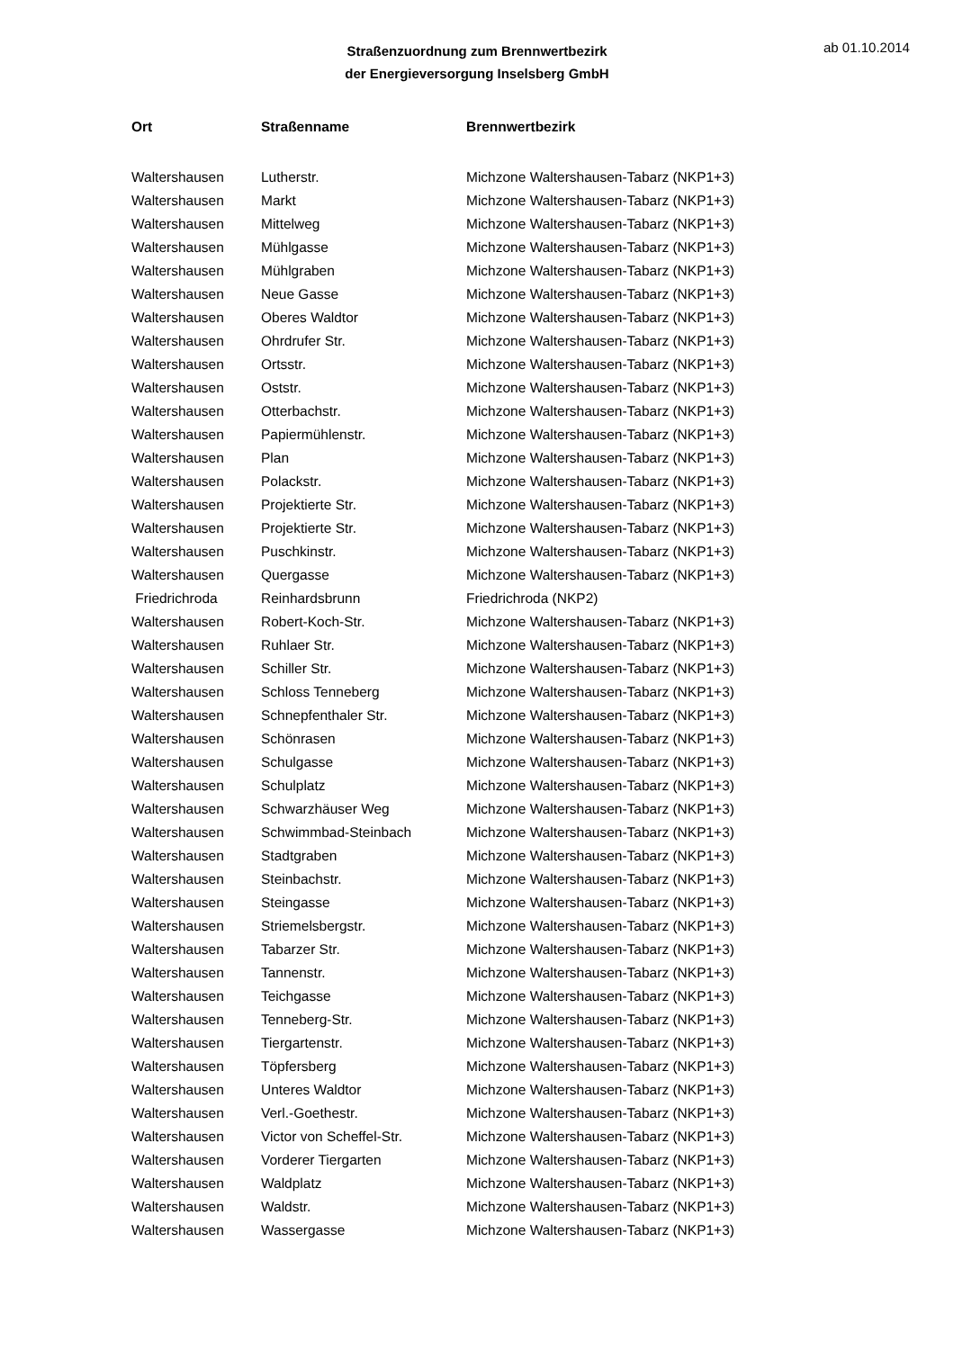Straßenzuordnung zum Brennwertbezirk
der Energieversorgung Inselsberg GmbH
ab 01.10.2014
| Ort | Straßenname | Brennwertbezirk |
| --- | --- | --- |
| Waltershausen | Lutherstr. | Michzone Waltershausen-Tabarz (NKP1+3) |
| Waltershausen | Markt | Michzone Waltershausen-Tabarz (NKP1+3) |
| Waltershausen | Mittelweg | Michzone Waltershausen-Tabarz (NKP1+3) |
| Waltershausen | Mühlgasse | Michzone Waltershausen-Tabarz (NKP1+3) |
| Waltershausen | Mühlgraben | Michzone Waltershausen-Tabarz (NKP1+3) |
| Waltershausen | Neue Gasse | Michzone Waltershausen-Tabarz (NKP1+3) |
| Waltershausen | Oberes Waldtor | Michzone Waltershausen-Tabarz (NKP1+3) |
| Waltershausen | Ohrdrufer Str. | Michzone Waltershausen-Tabarz (NKP1+3) |
| Waltershausen | Ortsstr. | Michzone Waltershausen-Tabarz (NKP1+3) |
| Waltershausen | Oststr. | Michzone Waltershausen-Tabarz (NKP1+3) |
| Waltershausen | Otterbachstr. | Michzone Waltershausen-Tabarz (NKP1+3) |
| Waltershausen | Papiermühlenstr. | Michzone Waltershausen-Tabarz (NKP1+3) |
| Waltershausen | Plan | Michzone Waltershausen-Tabarz (NKP1+3) |
| Waltershausen | Polackstr. | Michzone Waltershausen-Tabarz (NKP1+3) |
| Waltershausen | Projektierte Str. | Michzone Waltershausen-Tabarz (NKP1+3) |
| Waltershausen | Projektierte Str. | Michzone Waltershausen-Tabarz (NKP1+3) |
| Waltershausen | Puschkinstr. | Michzone Waltershausen-Tabarz (NKP1+3) |
| Waltershausen | Quergasse | Michzone Waltershausen-Tabarz (NKP1+3) |
| Friedrichroda | Reinhardsbrunn | Friedrichroda (NKP2) |
| Waltershausen | Robert-Koch-Str. | Michzone Waltershausen-Tabarz (NKP1+3) |
| Waltershausen | Ruhlaer Str. | Michzone Waltershausen-Tabarz (NKP1+3) |
| Waltershausen | Schiller Str. | Michzone Waltershausen-Tabarz (NKP1+3) |
| Waltershausen | Schloss Tenneberg | Michzone Waltershausen-Tabarz (NKP1+3) |
| Waltershausen | Schnepfenthaler Str. | Michzone Waltershausen-Tabarz (NKP1+3) |
| Waltershausen | Schönrasen | Michzone Waltershausen-Tabarz (NKP1+3) |
| Waltershausen | Schulgasse | Michzone Waltershausen-Tabarz (NKP1+3) |
| Waltershausen | Schulplatz | Michzone Waltershausen-Tabarz (NKP1+3) |
| Waltershausen | Schwarzhäuser Weg | Michzone Waltershausen-Tabarz (NKP1+3) |
| Waltershausen | Schwimmbad-Steinbach | Michzone Waltershausen-Tabarz (NKP1+3) |
| Waltershausen | Stadtgraben | Michzone Waltershausen-Tabarz (NKP1+3) |
| Waltershausen | Steinbachstr. | Michzone Waltershausen-Tabarz (NKP1+3) |
| Waltershausen | Steingasse | Michzone Waltershausen-Tabarz (NKP1+3) |
| Waltershausen | Striemelsbergstr. | Michzone Waltershausen-Tabarz (NKP1+3) |
| Waltershausen | Tabarzer Str. | Michzone Waltershausen-Tabarz (NKP1+3) |
| Waltershausen | Tannenstr. | Michzone Waltershausen-Tabarz (NKP1+3) |
| Waltershausen | Teichgasse | Michzone Waltershausen-Tabarz (NKP1+3) |
| Waltershausen | Tenneberg-Str. | Michzone Waltershausen-Tabarz (NKP1+3) |
| Waltershausen | Tiergartenstr. | Michzone Waltershausen-Tabarz (NKP1+3) |
| Waltershausen | Töpfersberg | Michzone Waltershausen-Tabarz (NKP1+3) |
| Waltershausen | Unteres Waldtor | Michzone Waltershausen-Tabarz (NKP1+3) |
| Waltershausen | Verl.-Goethestr. | Michzone Waltershausen-Tabarz (NKP1+3) |
| Waltershausen | Victor von Scheffel-Str. | Michzone Waltershausen-Tabarz (NKP1+3) |
| Waltershausen | Vorderer Tiergarten | Michzone Waltershausen-Tabarz (NKP1+3) |
| Waltershausen | Waldplatz | Michzone Waltershausen-Tabarz (NKP1+3) |
| Waltershausen | Waldstr. | Michzone Waltershausen-Tabarz (NKP1+3) |
| Waltershausen | Wassergasse | Michzone Waltershausen-Tabarz (NKP1+3) |